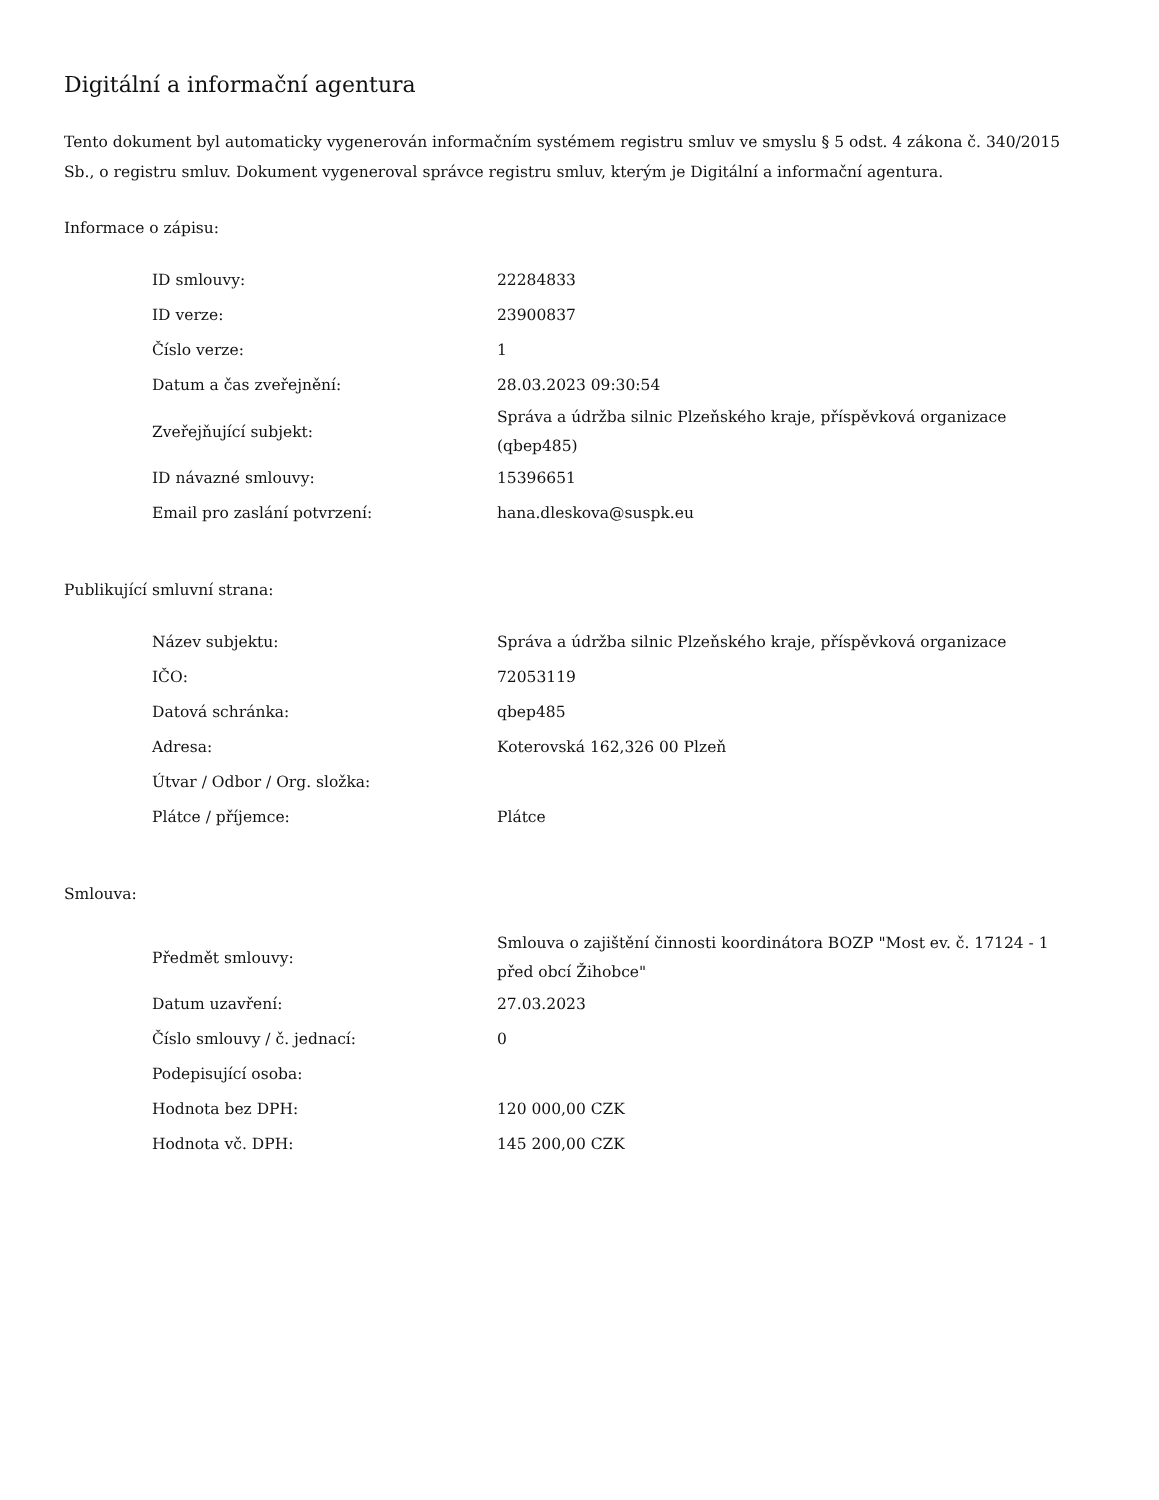Digitální a informační agentura
Tento dokument byl automaticky vygenerován informačním systémem registru smluv ve smyslu § 5 odst. 4 zákona č. 340/2015 Sb., o registru smluv. Dokument vygeneroval správce registru smluv, kterým je Digitální a informační agentura.
Informace o zápisu:
| ID smlouvy: | 22284833 |
| ID verze: | 23900837 |
| Číslo verze: | 1 |
| Datum a čas zveřejnění: | 28.03.2023 09:30:54 |
| Zveřejňující subjekt: | Správa a údržba silnic Plzeňského kraje, příspěvková organizace (qbep485) |
| ID návazné smlouvy: | 15396651 |
| Email pro zaslání potvrzení: | hana.dleskova@suspk.eu |
Publikující smluvní strana:
| Název subjektu: | Správa a údržba silnic Plzeňského kraje, příspěvková organizace |
| IČO: | 72053119 |
| Datová schránka: | qbep485 |
| Adresa: | Koterovská 162,326 00 Plzeň |
| Útvar / Odbor / Org. složka: | |
| Plátce / příjemce: | Plátce |
Smlouva:
| Předmět smlouvy: | Smlouva o zajištění činnosti koordinátora BOZP "Most ev. č. 17124 - 1 před obcí Žihobce" |
| Datum uzavření: | 27.03.2023 |
| Číslo smlouvy / č. jednací: | 0 |
| Podepisující osoba: | |
| Hodnota bez DPH: | 120 000,00 CZK |
| Hodnota vč. DPH: | 145 200,00 CZK |